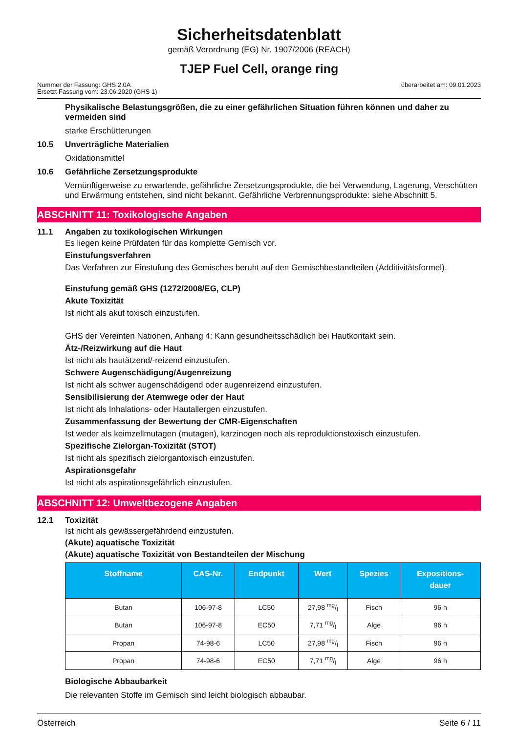Sicherheitsdatenblatt
gemäß Verordnung (EG) Nr. 1907/2006 (REACH)
TJEP Fuel Cell, orange ring
Nummer der Fassung: GHS 2.0A
Ersetzt Fassung vom: 23.06.2020 (GHS 1)
überarbeitet am: 09.01.2023
Physikalische Belastungsgrößen, die zu einer gefährlichen Situation führen können und daher zu vermeiden sind
starke Erschütterungen
10.5 Unverträgliche Materialien
Oxidationsmittel
10.6 Gefährliche Zersetzungsprodukte
Vernünftigerweise zu erwartende, gefährliche Zersetzungsprodukte, die bei Verwendung, Lagerung, Verschütten und Erwärmung entstehen, sind nicht bekannt. Gefährliche Verbrennungsprodukte: siehe Abschnitt 5.
ABSCHNITT 11: Toxikologische Angaben
11.1 Angaben zu toxikologischen Wirkungen
Es liegen keine Prüfdaten für das komplette Gemisch vor.
Einstufungsverfahren
Das Verfahren zur Einstufung des Gemisches beruht auf den Gemischbestandteilen (Additivitätsformel).
Einstufung gemäß GHS (1272/2008/EG, CLP)
Akute Toxizität
Ist nicht als akut toxisch einzustufen.
GHS der Vereinten Nationen, Anhang 4: Kann gesundheitsschädlich bei Hautkontakt sein.
Ätz-/Reizwirkung auf die Haut
Ist nicht als hautätzend/-reizend einzustufen.
Schwere Augenschädigung/Augenreizung
Ist nicht als schwer augenschädigend oder augenreizend einzustufen.
Sensibilisierung der Atemwege oder der Haut
Ist nicht als Inhalations- oder Hautallergen einzustufen.
Zusammenfassung der Bewertung der CMR-Eigenschaften
Ist weder als keimzellmutagen (mutagen), karzinogen noch als reproduktionstoxisch einzustufen.
Spezifische Zielorgan-Toxizität (STOT)
Ist nicht als spezifisch zielorgantoxisch einzustufen.
Aspirationsgefahr
Ist nicht als aspirationsgefährlich einzustufen.
ABSCHNITT 12: Umweltbezogene Angaben
12.1 Toxizität
Ist nicht als gewässergefährdend einzustufen.
(Akute) aquatische Toxizität
(Akute) aquatische Toxizität von Bestandteilen der Mischung
| Stoffname | CAS-Nr. | Endpunkt | Wert | Spezies | Expositions- dauer |
| --- | --- | --- | --- | --- | --- |
| Butan | 106-97-8 | LC50 | 27,98 mg/l | Fisch | 96 h |
| Butan | 106-97-8 | EC50 | 7,71 mg/l | Alge | 96 h |
| Propan | 74-98-6 | LC50 | 27,98 mg/l | Fisch | 96 h |
| Propan | 74-98-6 | EC50 | 7,71 mg/l | Alge | 96 h |
Biologische Abbaubarkeit
Die relevanten Stoffe im Gemisch sind leicht biologisch abbaubar.
Österreich Seite 6 / 11